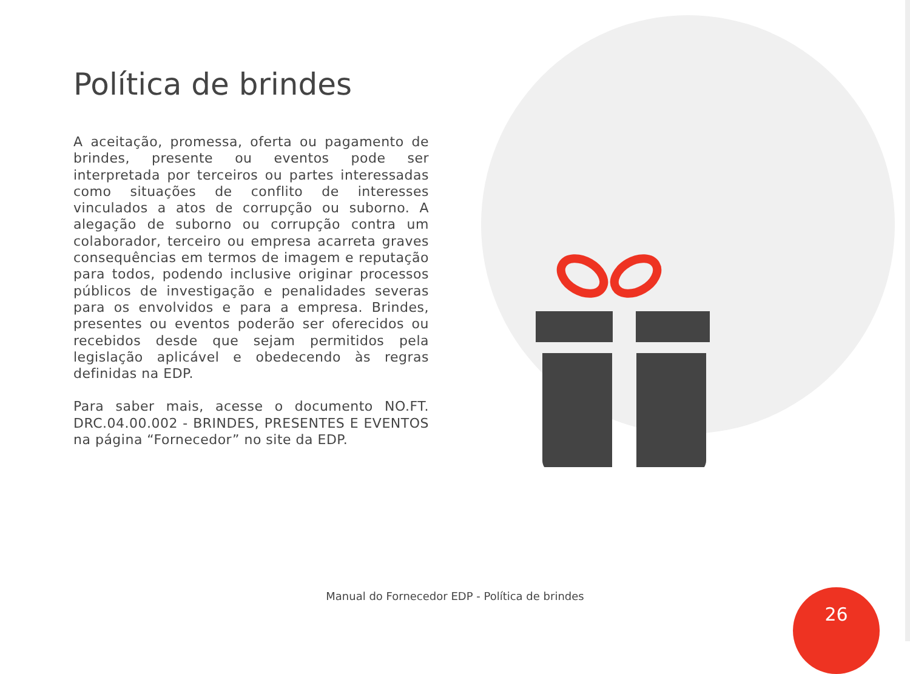Política de brindes
A aceitação, promessa, oferta ou pagamento de brindes, presente ou eventos pode ser interpretada por terceiros ou partes interessadas como situações de conflito de interesses vinculados a atos de corrupção ou suborno. A alegação de suborno ou corrupção contra um colaborador, terceiro ou empresa acarreta graves consequências em termos de imagem e reputação para todos, podendo inclusive originar processos públicos de investigação e penalidades severas para os envolvidos e para a empresa. Brindes, presentes ou eventos poderão ser oferecidos ou recebidos desde que sejam permitidos pela legislação aplicável e obedecendo às regras definidas na EDP.
Para saber mais, acesse o documento NO.FT. DRC.04.00.002 - BRINDES, PRESENTES E EVENTOS na página “Fornecedor” no site da EDP.
Manual do Fornecedor EDP - Política de brindes 26